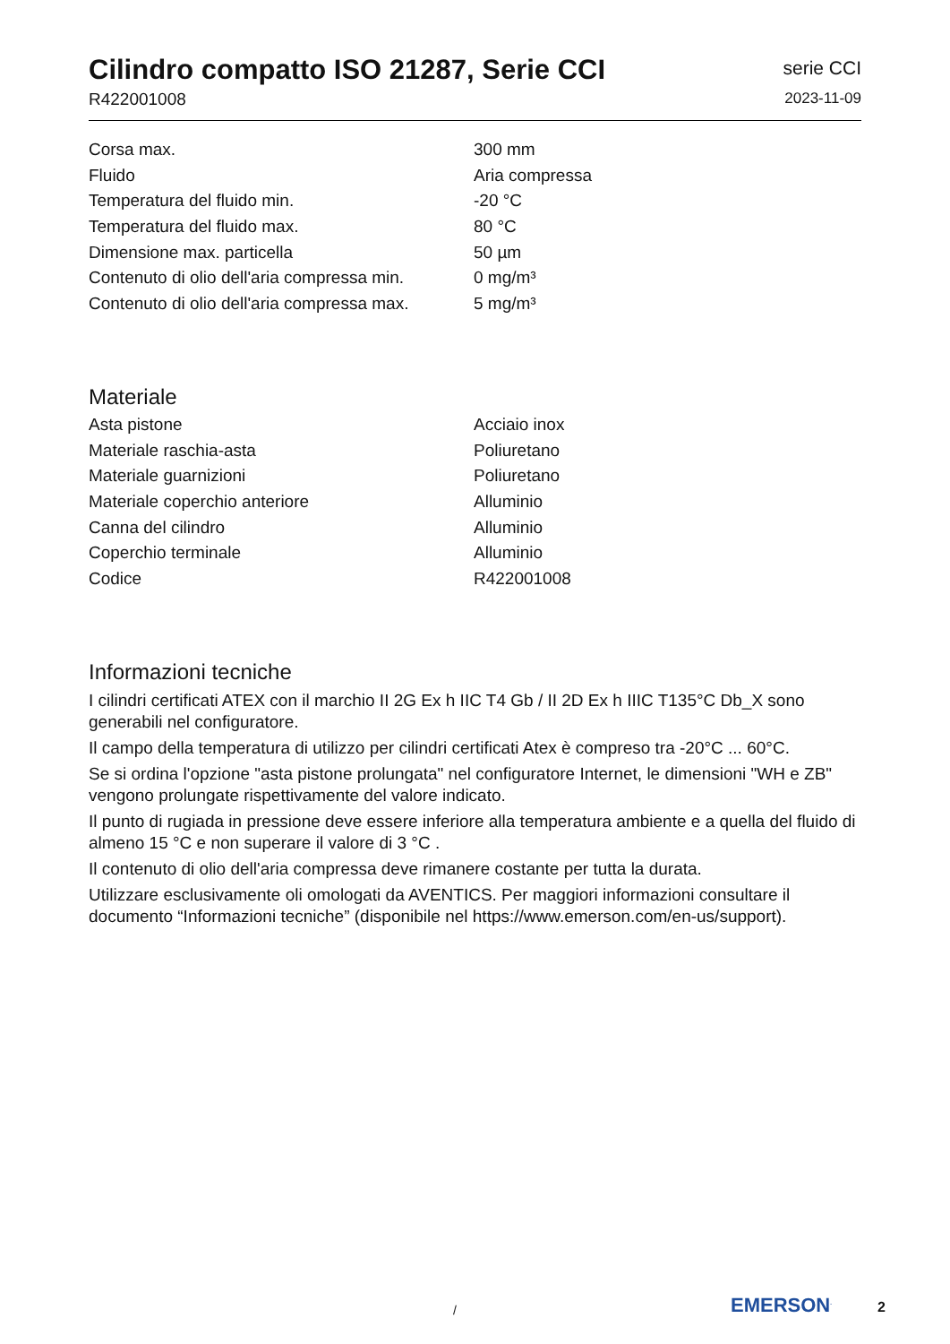Cilindro compatto ISO 21287, Serie CCI
R422001008
serie CCI
2023-11-09
| Corsa max. | 300 mm |
| Fluido | Aria compressa |
| Temperatura del fluido min. | -20 °C |
| Temperatura del fluido max. | 80 °C |
| Dimensione max. particella | 50 µm |
| Contenuto di olio dell'aria compressa min. | 0 mg/m³ |
| Contenuto di olio dell'aria compressa max. | 5 mg/m³ |
Materiale
| Asta pistone | Acciaio inox |
| Materiale raschia-asta | Poliuretano |
| Materiale guarnizioni | Poliuretano |
| Materiale coperchio anteriore | Alluminio |
| Canna del cilindro | Alluminio |
| Coperchio terminale | Alluminio |
| Codice | R422001008 |
Informazioni tecniche
I cilindri certificati ATEX con il marchio II 2G Ex h IIC T4 Gb / II 2D Ex h IIIC T135°C Db_X sono generabili nel configuratore.
Il campo della temperatura di utilizzo per cilindri certificati Atex è compreso tra -20°C ... 60°C.
Se si ordina l'opzione "asta pistone prolungata" nel configuratore Internet, le dimensioni "WH e ZB" vengono prolungate rispettivamente del valore indicato.
Il punto di rugiada in pressione deve essere inferiore alla temperatura ambiente e a quella del fluido di almeno 15 °C e non superare il valore di 3 °C .
Il contenuto di olio dell'aria compressa deve rimanere costante per tutta la durata.
Utilizzare esclusivamente oli omologati da AVENTICS. Per maggiori informazioni consultare il documento “Informazioni tecniche” (disponibile nel https://www.emerson.com/en-us/support).
/ EMERSON<sup>.</sup> 2